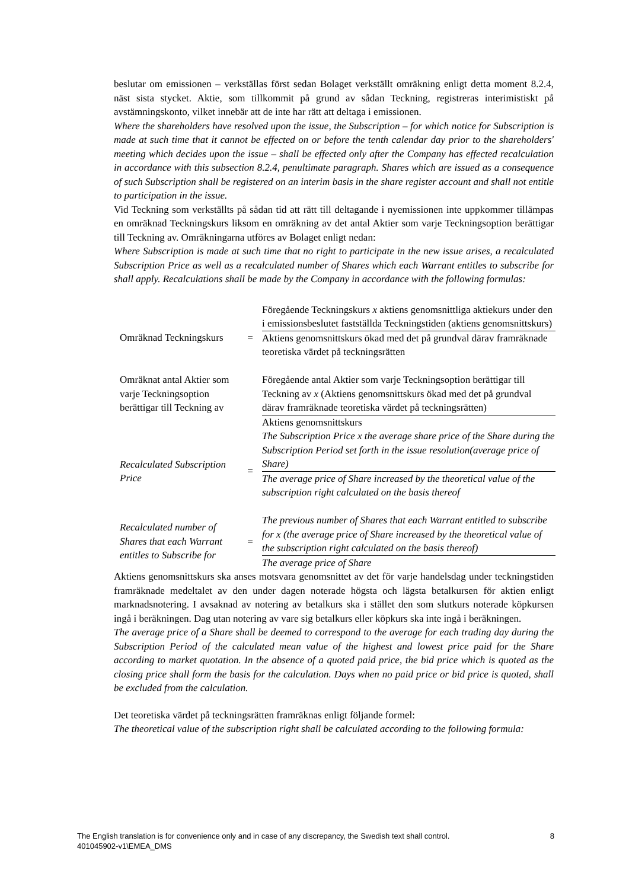beslutar om emissionen – verkställas först sedan Bolaget verkställt omräkning enligt detta moment 8.2.4, näst sista stycket. Aktie, som tillkommit på grund av sådan Teckning, registreras interimistiskt på avstämningskonto, vilket innebär att de inte har rätt att deltaga i emissionen.
Where the shareholders have resolved upon the issue, the Subscription – for which notice for Subscription is made at such time that it cannot be effected on or before the tenth calendar day prior to the shareholders' meeting which decides upon the issue – shall be effected only after the Company has effected recalculation in accordance with this subsection 8.2.4, penultimate paragraph. Shares which are issued as a consequence of such Subscription shall be registered on an interim basis in the share register account and shall not entitle to participation in the issue.
Vid Teckning som verkställts på sådan tid att rätt till deltagande i nyemissionen inte uppkommer tillämpas en omräknad Teckningskurs liksom en omräkning av det antal Aktier som varje Teckningsoption berättigar till Teckning av. Omräkningarna utföres av Bolaget enligt nedan:
Where Subscription is made at such time that no right to participate in the new issue arises, a recalculated Subscription Price as well as a recalculated number of Shares which each Warrant entitles to subscribe for shall apply. Recalculations shall be made by the Company in accordance with the following formulas:
| Omräknad Teckningskurs | = | Föregående Teckningskurs x aktiens genomsnittliga aktiekurs under den i emissionsbeslutet fastställda Teckningstiden (aktiens genomsnittskurs) |
| | | Aktiens genomsnittskurs ökad med det på grundval därav framräknade teoretiska värdet på teckningsrätten |
| Omräknat antal Aktier som varje Teckningsoption berättigar till Teckning av | | Föregående antal Aktier som varje Teckningsoption berättigar till Teckning av x (Aktiens genomsnittskurs ökad med det på grundval därav framräknade teoretiska värdet på teckningsrätten) |
| | | Aktiens genomsnittskurs |
| Recalculated Subscription Price | = | The Subscription Price x the average share price of the Share during the Subscription Period set forth in the issue resolution(average price of Share) |
| | | The average price of Share increased by the theoretical value of the subscription right calculated on the basis thereof |
| Recalculated number of Shares that each Warrant entitles to Subscribe for | = | The previous number of Shares that each Warrant entitled to subscribe for x (the average price of Share increased by the theoretical value of the subscription right calculated on the basis thereof) |
| | | The average price of Share |
Aktiens genomsnittskurs ska anses motsvara genomsnittet av det för varje handelsdag under teckningstiden framräknade medeltalet av den under dagen noterade högsta och lägsta betalkursen för aktien enligt marknadsnotering. I avsaknad av notering av betalkurs ska i stället den som slutkurs noterade köpkursen ingå i beräkningen. Dag utan notering av vare sig betalkurs eller köpkurs ska inte ingå i beräkningen.
The average price of a Share shall be deemed to correspond to the average for each trading day during the Subscription Period of the calculated mean value of the highest and lowest price paid for the Share according to market quotation. In the absence of a quoted paid price, the bid price which is quoted as the closing price shall form the basis for the calculation. Days when no paid price or bid price is quoted, shall be excluded from the calculation.
Det teoretiska värdet på teckningsrätten framräknas enligt följande formel:
The theoretical value of the subscription right shall be calculated according to the following formula:
8 The English translation is for convenience only and in case of any discrepancy, the Swedish text shall control.
401045902-v1\EMEA_DMS